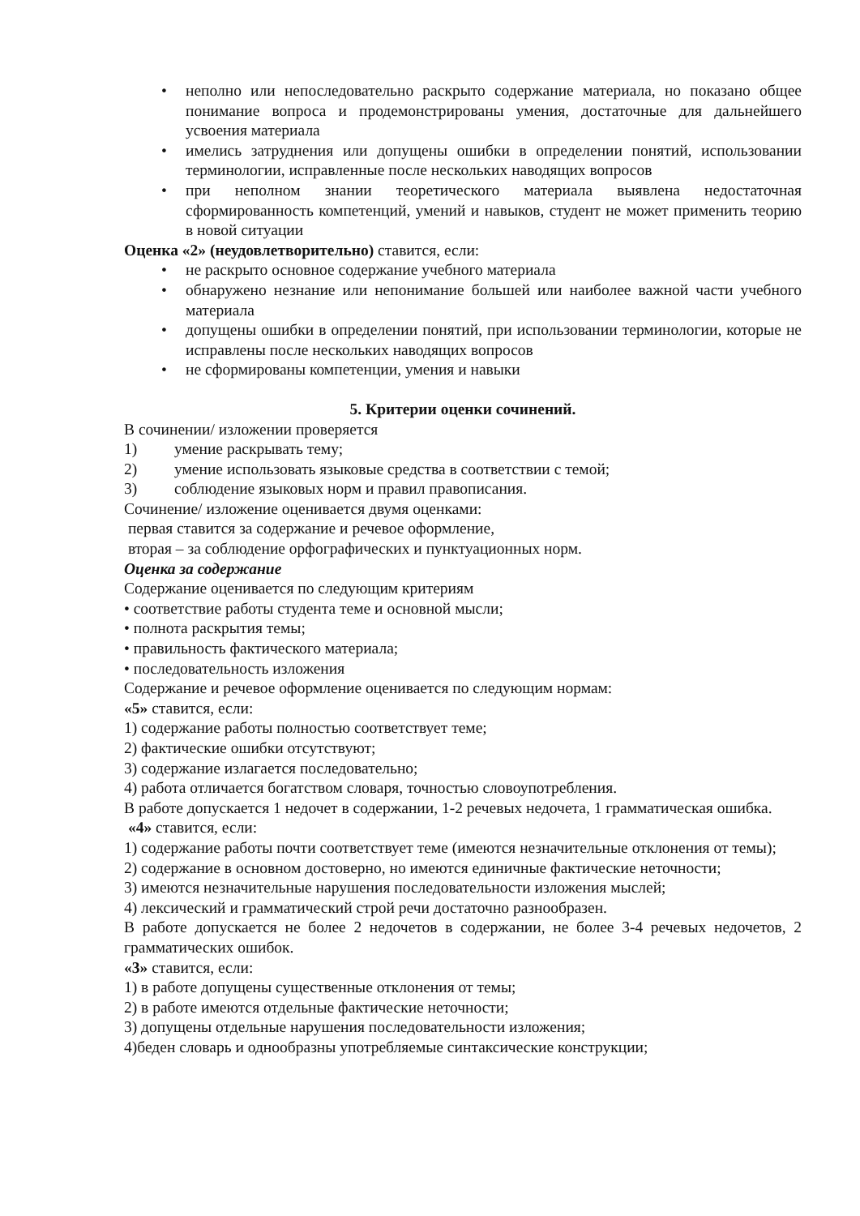• неполно или непоследовательно раскрыто содержание материала, но показано общее понимание вопроса и продемонстрированы умения, достаточные для дальнейшего усвоения материала
• имелись затруднения или допущены ошибки в определении понятий, использовании терминологии, исправленные после нескольких наводящих вопросов
• при неполном знании теоретического материала выявлена недостаточная сформированность компетенций, умений и навыков, студент не может применить теорию в новой ситуации
Оценка «2» (неудовлетворительно) ставится, если:
• не раскрыто основное содержание учебного материала
• обнаружено незнание или непонимание большей или наиболее важной части учебного материала
• допущены ошибки в определении понятий, при использовании терминологии, которые не исправлены после нескольких наводящих вопросов
• не сформированы компетенции, умения и навыки
5. Критерии оценки сочинений.
В сочинении/ изложении проверяется
1) умение раскрывать тему;
2) умение использовать языковые средства в соответствии с темой;
3) соблюдение языковых норм и правил правописания.
Сочинение/ изложение оценивается двумя оценками:
первая ставится за содержание и речевое оформление,
вторая – за соблюдение орфографических и пунктуационных норм.
Оценка за содержание
Содержание оценивается по следующим критериям
• соответствие работы студента теме и основной мысли;
• полнота раскрытия темы;
• правильность фактического материала;
• последовательность изложения
Содержание и речевое оформление оценивается по следующим нормам:
«5» ставится, если:
1) содержание работы полностью соответствует теме;
2) фактические ошибки отсутствуют;
3) содержание излагается последовательно;
4) работа отличается богатством словаря, точностью словоупотребления.
В работе допускается 1 недочет в содержании, 1-2 речевых недочета, 1 грамматическая ошибка.
«4» ставится, если:
1) содержание работы почти соответствует теме (имеются незначительные отклонения от темы);
2) содержание в основном достоверно, но имеются единичные фактические неточности;
3) имеются незначительные нарушения последовательности изложения мыслей;
4) лексический и грамматический строй речи достаточно разнообразен.
В работе допускается не более 2 недочетов в содержании, не более 3-4 речевых недочетов, 2 грамматических ошибок.
«3» ставится, если:
1) в работе допущены существенные отклонения от темы;
2) в работе имеются отдельные фактические неточности;
3) допущены отдельные нарушения последовательности изложения;
4)беден словарь и однообразны употребляемые синтаксические конструкции;